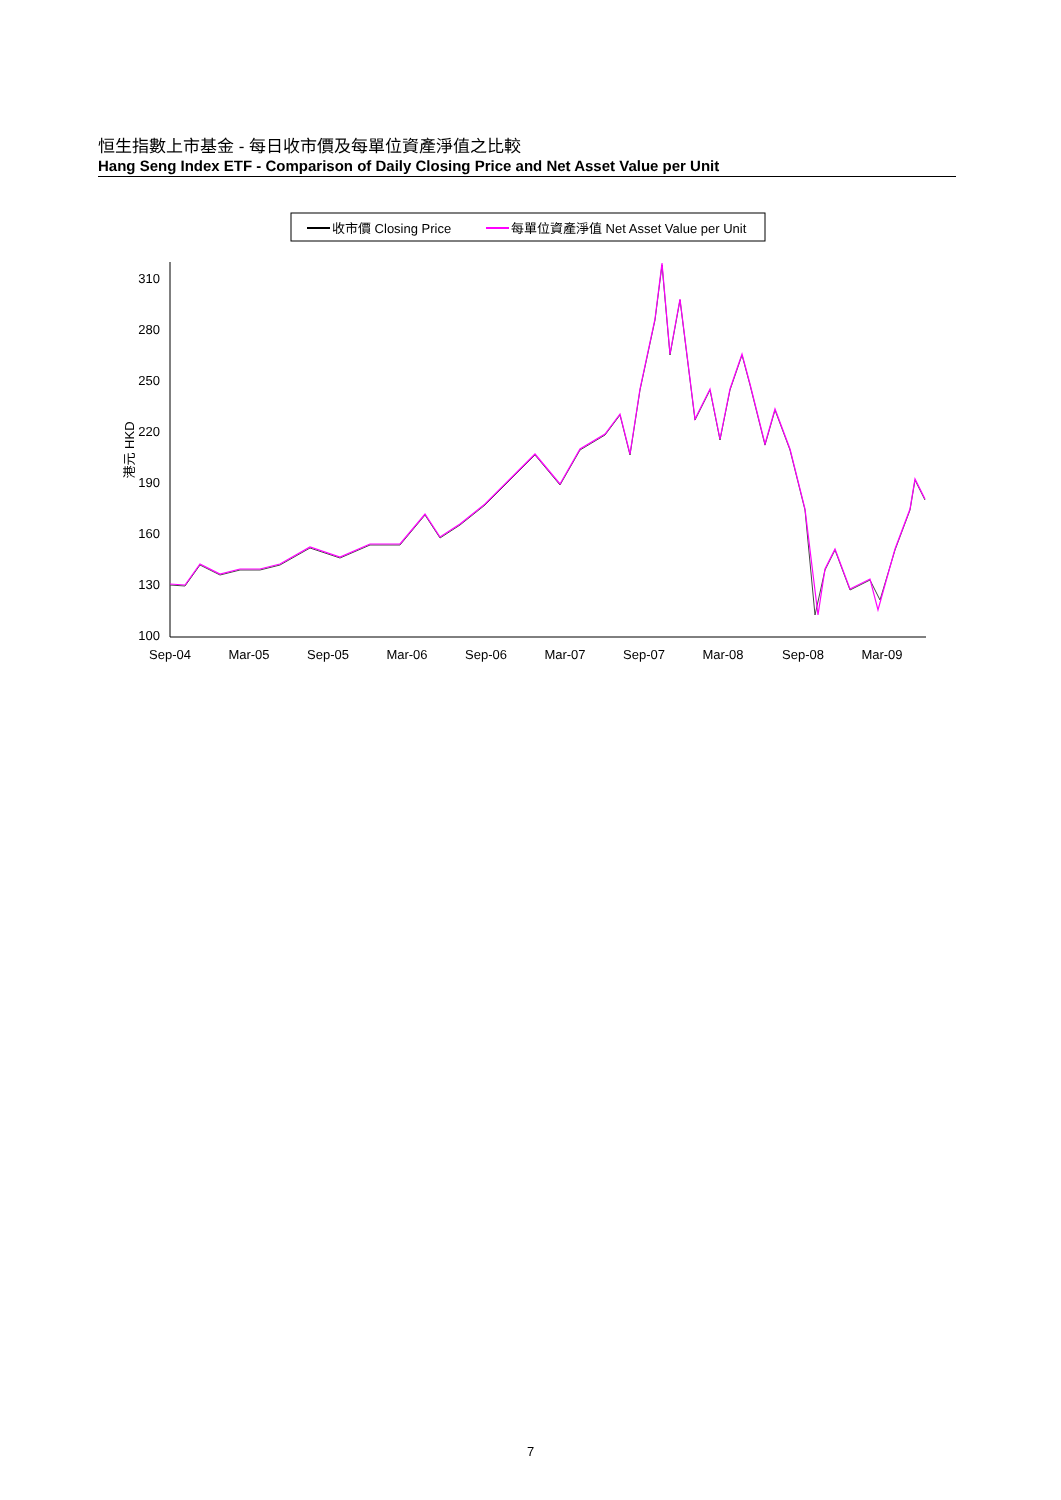恒生指數上市基金 - 每日收市價及每單位資產淨值之比較
Hang Seng Index ETF - Comparison of Daily Closing Price and Net Asset Value per Unit
收市價 Closing Price
每單位資產淨值 Net Asset Value per Unit
港元 HKD
310
280
250
220
190
160
130
100
Sep-04
Mar-05
Sep-05
Mar-06
Sep-06
Mar-07
Sep-07
Mar-08
Sep-08
Mar-09
7